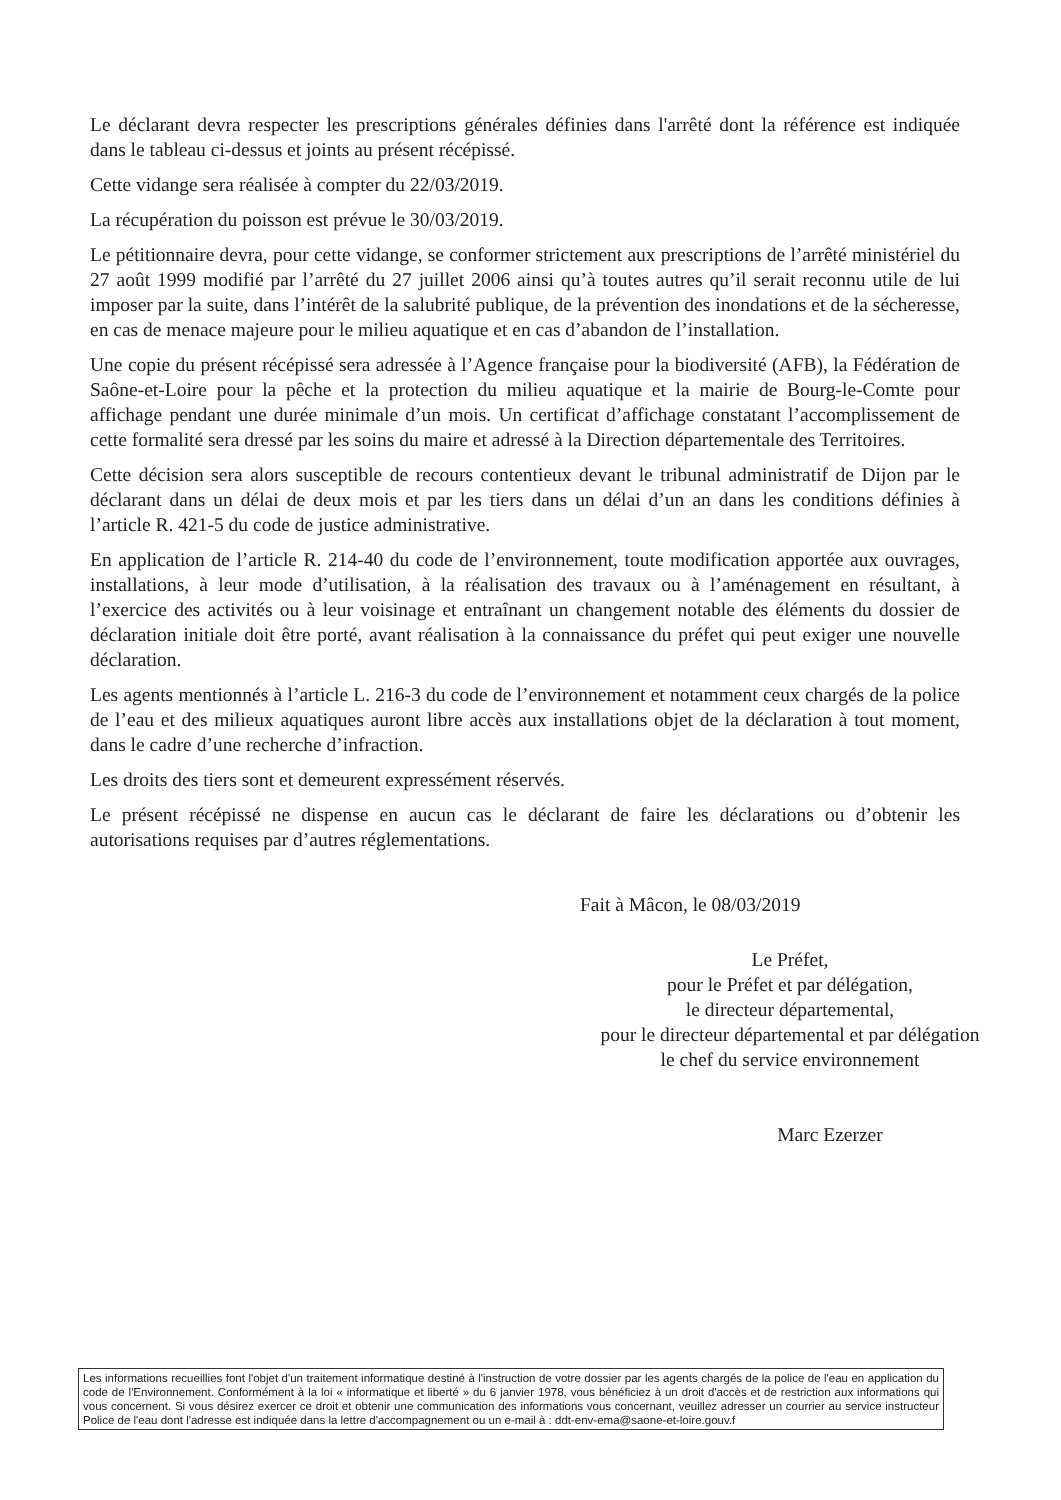Le déclarant devra respecter les prescriptions générales définies dans l'arrêté dont la référence est indiquée dans le tableau ci-dessus et joints au présent récépissé.
Cette vidange sera réalisée à compter du 22/03/2019.
La récupération du poisson est prévue le 30/03/2019.
Le pétitionnaire devra, pour cette vidange, se conformer strictement aux prescriptions de l’arrêté ministériel du 27 août 1999 modifié par l’arrêté du 27 juillet 2006 ainsi qu’à toutes autres qu’il serait reconnu utile de lui imposer par la suite, dans l’intérêt de la salubrité publique, de la prévention des inondations et de la sécheresse, en cas de menace majeure pour le milieu aquatique et en cas d’abandon de l’installation.
Une copie du présent récépissé sera adressée à l’Agence française pour la biodiversité (AFB), la Fédération de Saône-et-Loire pour la pêche et la protection du milieu aquatique et la mairie de Bourg-le-Comte pour affichage pendant une durée minimale d’un mois. Un certificat d’affichage constatant l’accomplissement de cette formalité sera dressé par les soins du maire et adressé à la Direction départementale des Territoires.
Cette décision sera alors susceptible de recours contentieux devant le tribunal administratif de Dijon par le déclarant dans un délai de deux mois et par les tiers dans un délai d’un an dans les conditions définies à l’article R. 421-5 du code de justice administrative.
En application de l’article R. 214-40 du code de l’environnement, toute modification apportée aux ouvrages, installations, à leur mode d’utilisation, à la réalisation des travaux ou à l’aménagement en résultant, à l’exercice des activités ou à leur voisinage et entraînant un changement notable des éléments du dossier de déclaration initiale doit être porté, avant réalisation à la connaissance du préfet qui peut exiger une nouvelle déclaration.
Les agents mentionnés à l’article L. 216-3 du code de l’environnement et notamment ceux chargés de la police de l’eau et des milieux aquatiques auront libre accès aux installations objet de la déclaration à tout moment, dans le cadre d’une recherche d’infraction.
Les droits des tiers sont et demeurent expressément réservés.
Le présent récépissé ne dispense en aucun cas le déclarant de faire les déclarations ou d’obtenir les autorisations requises par d’autres réglementations.
Fait à Mâcon, le 08/03/2019
Le Préfet,
pour le Préfet et par délégation,
le directeur départemental,
pour le directeur départemental et par délégation
le chef du service environnement
Marc Ezerzer
Les informations recueillies font l'objet d'un traitement informatique destiné à l'instruction de votre dossier par les agents chargés de la police de l'eau en application du code de l'Environnement. Conformément à la loi « informatique et liberté » du 6 janvier 1978, vous bénéficiez à un droit d'accès et de restriction aux informations qui vous concernent. Si vous désirez exercer ce droit et obtenir une communication des informations vous concernant, veuillez adresser un courrier au service instructeur Police de l'eau dont l'adresse est indiquée dans la lettre d'accompagnement ou un e-mail à : ddt-env-ema@saone-et-loire.gouv.f